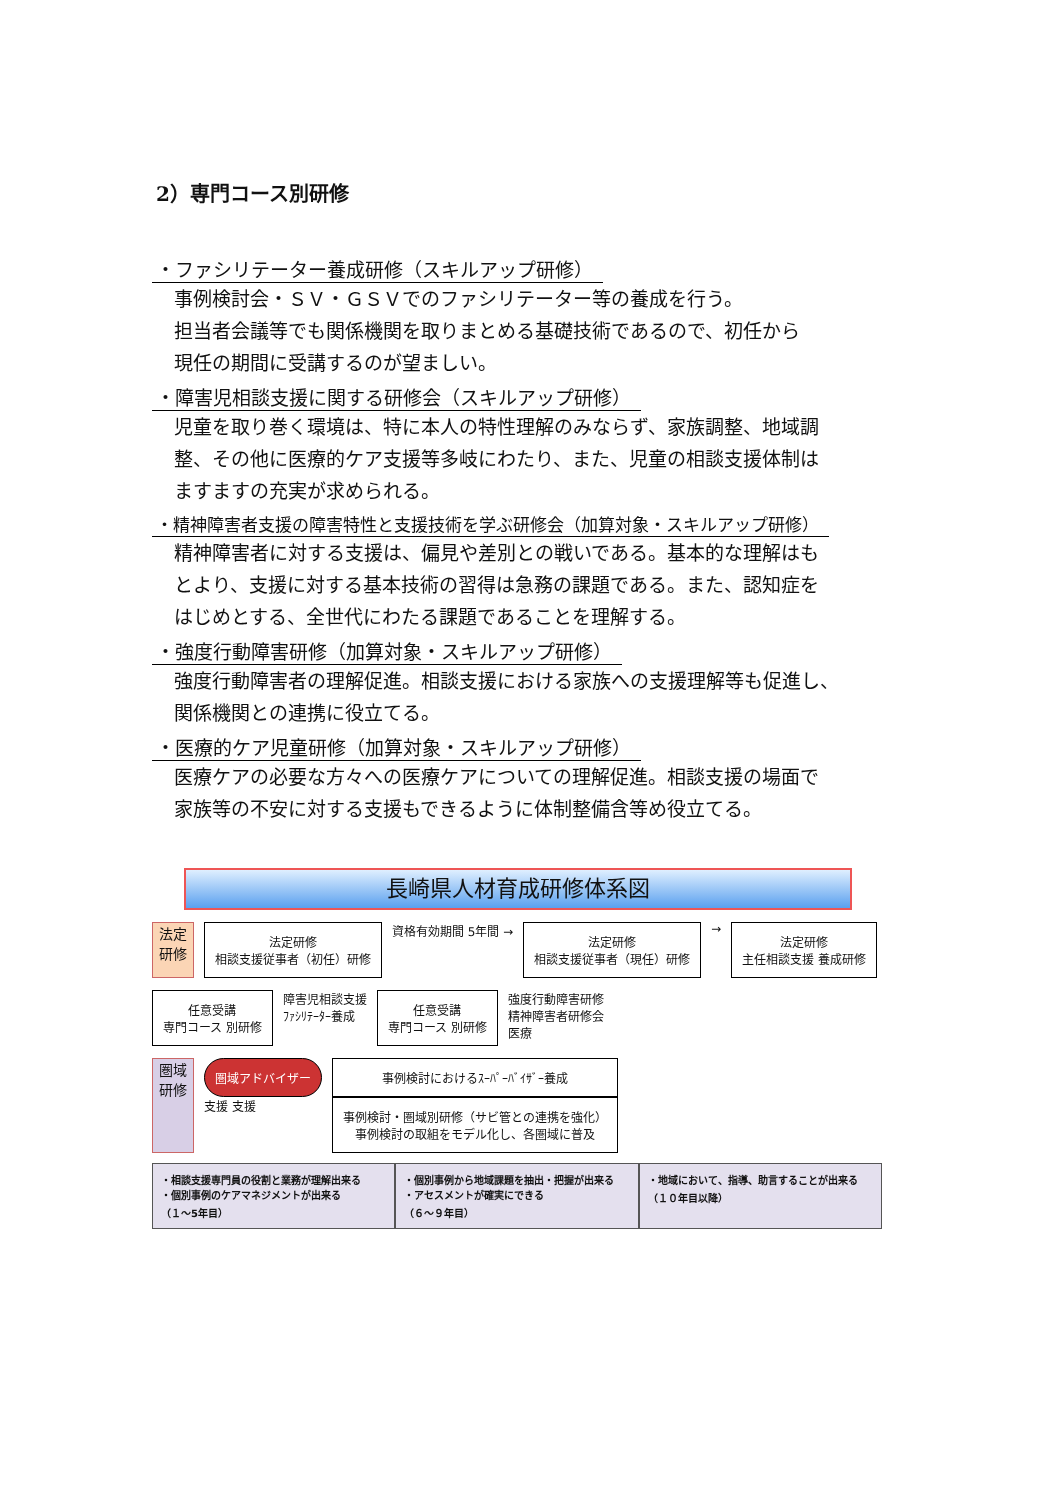2）専門コース別研修
・ファシリテーター養成研修（スキルアップ研修）
事例検討会・ＳＶ・ＧＳＶでのファシリテーター等の養成を行う。
担当者会議等でも関係機関を取りまとめる基礎技術であるので、初任から
現任の期間に受講するのが望ましい。
・障害児相談支援に関する研修会（スキルアップ研修）
児童を取り巻く環境は、特に本人の特性理解のみならず、家族調整、地域調
整、その他に医療的ケア支援等多岐にわたり、また、児童の相談支援体制は
ますますの充実が求められる。
・精神障害者支援の障害特性と支援技術を学ぶ研修会（加算対象・スキルアップ研修）
精神障害者に対する支援は、偏見や差別との戦いである。基本的な理解はも
とより、支援に対する基本技術の習得は急務の課題である。また、認知症を
はじめとする、全世代にわたる課題であることを理解する。
・強度行動障害研修（加算対象・スキルアップ研修）
強度行動障害者の理解促進。相談支援における家族への支援理解等も促進し、
関係機関との連携に役立てる。
・医療的ケア児童研修（加算対象・スキルアップ研修）
医療ケアの必要な方々への医療ケアについての理解促進。相談支援の場面で
家族等の不安に対する支援もできるように体制整備含等め役立てる。
長崎県人材育成研修体系図
法定研修
法定研修
相談支援従事者（初任）研修
資格有効期間 5年間 →
法定研修
相談支援従事者（現任）研修
→
法定研修
主任相談支援 養成研修
任意受講
専門コース 別研修
障害児相談支援
ﾌｧｼﾘﾃｰﾀｰ養成
任意受講
専門コース 別研修
強度行動障害研修
精神障害者研修会
医療
圏域研修
圏域アドバイザー
支援 支援
事例検討におけるｽｰﾊﾟｰﾊﾞｲｻﾞｰ養成
事例検討・圏域別研修（サビ管との連携を強化）
事例検討の取組をモデル化し、各圏域に普及
・相談支援専門員の役割と業務が理解出来る
・個別事例のケアマネジメントが出来る
（１～5年目）
・個別事例から地域課題を抽出・把握が出来る
・アセスメントが確実にできる
（６～９年目）
・地域において、指導、助言することが出来る
（１０年目以降）